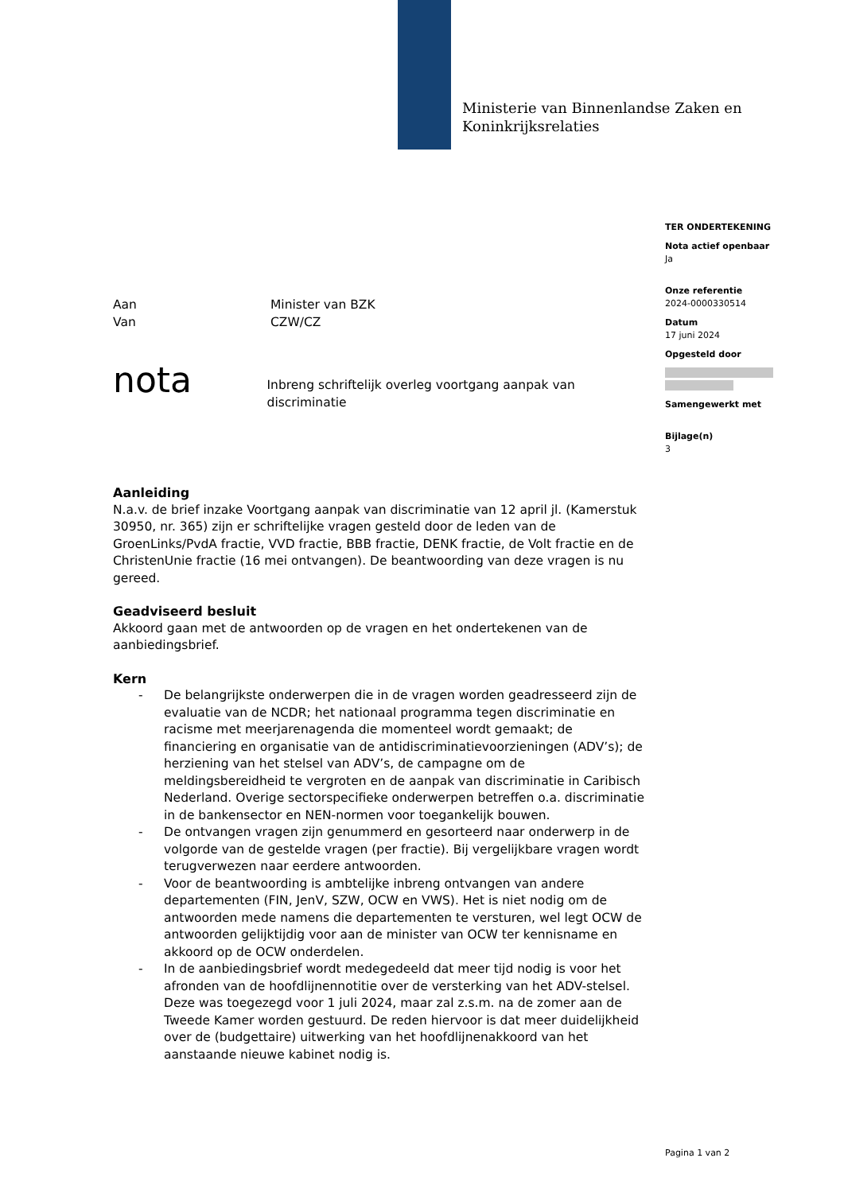Ministerie van Binnenlandse Zaken en
Koninkrijksrelaties
TER ONDERTEKENING
Nota actief openbaar
Ja
Onze referentie
2024-0000330514
Datum
17 juni 2024
Opgesteld door
Samengewerkt met
Bijlage(n)
3
Aan Minister van BZK
Van CZW/CZ
nota
Inbreng schriftelijk overleg voortgang aanpak van discriminatie
Aanleiding
N.a.v. de brief inzake Voortgang aanpak van discriminatie van 12 april jl. (Kamerstuk 30950, nr. 365) zijn er schriftelijke vragen gesteld door de leden van de GroenLinks/PvdA fractie, VVD fractie, BBB fractie, DENK fractie, de Volt fractie en de ChristenUnie fractie (16 mei ontvangen). De beantwoording van deze vragen is nu gereed.
Geadviseerd besluit
Akkoord gaan met de antwoorden op de vragen en het ondertekenen van de aanbiedingsbrief.
Kern
- De belangrijkste onderwerpen die in de vragen worden geadresseerd zijn de evaluatie van de NCDR; het nationaal programma tegen discriminatie en racisme met meerjarenagenda die momenteel wordt gemaakt; de financiering en organisatie van de antidiscriminatievoorzieningen (ADV’s); de herziening van het stelsel van ADV’s, de campagne om de meldingsbereidheid te vergroten en de aanpak van discriminatie in Caribisch Nederland. Overige sectorspecifieke onderwerpen betreffen o.a. discriminatie in de bankensector en NEN-normen voor toegankelijk bouwen.
- De ontvangen vragen zijn genummerd en gesorteerd naar onderwerp in de volgorde van de gestelde vragen (per fractie). Bij vergelijkbare vragen wordt terugverwezen naar eerdere antwoorden.
- Voor de beantwoording is ambtelijke inbreng ontvangen van andere departementen (FIN, JenV, SZW, OCW en VWS). Het is niet nodig om de antwoorden mede namens die departementen te versturen, wel legt OCW de antwoorden gelijktijdig voor aan de minister van OCW ter kennisname en akkoord op de OCW onderdelen.
- In de aanbiedingsbrief wordt medegedeeld dat meer tijd nodig is voor het afronden van de hoofdlijnennotitie over de versterking van het ADV-stelsel. Deze was toegezegd voor 1 juli 2024, maar zal z.s.m. na de zomer aan de Tweede Kamer worden gestuurd. De reden hiervoor is dat meer duidelijkheid over de (budgettaire) uitwerking van het hoofdlijnenakkoord van het aanstaande nieuwe kabinet nodig is.
Pagina 1 van 2